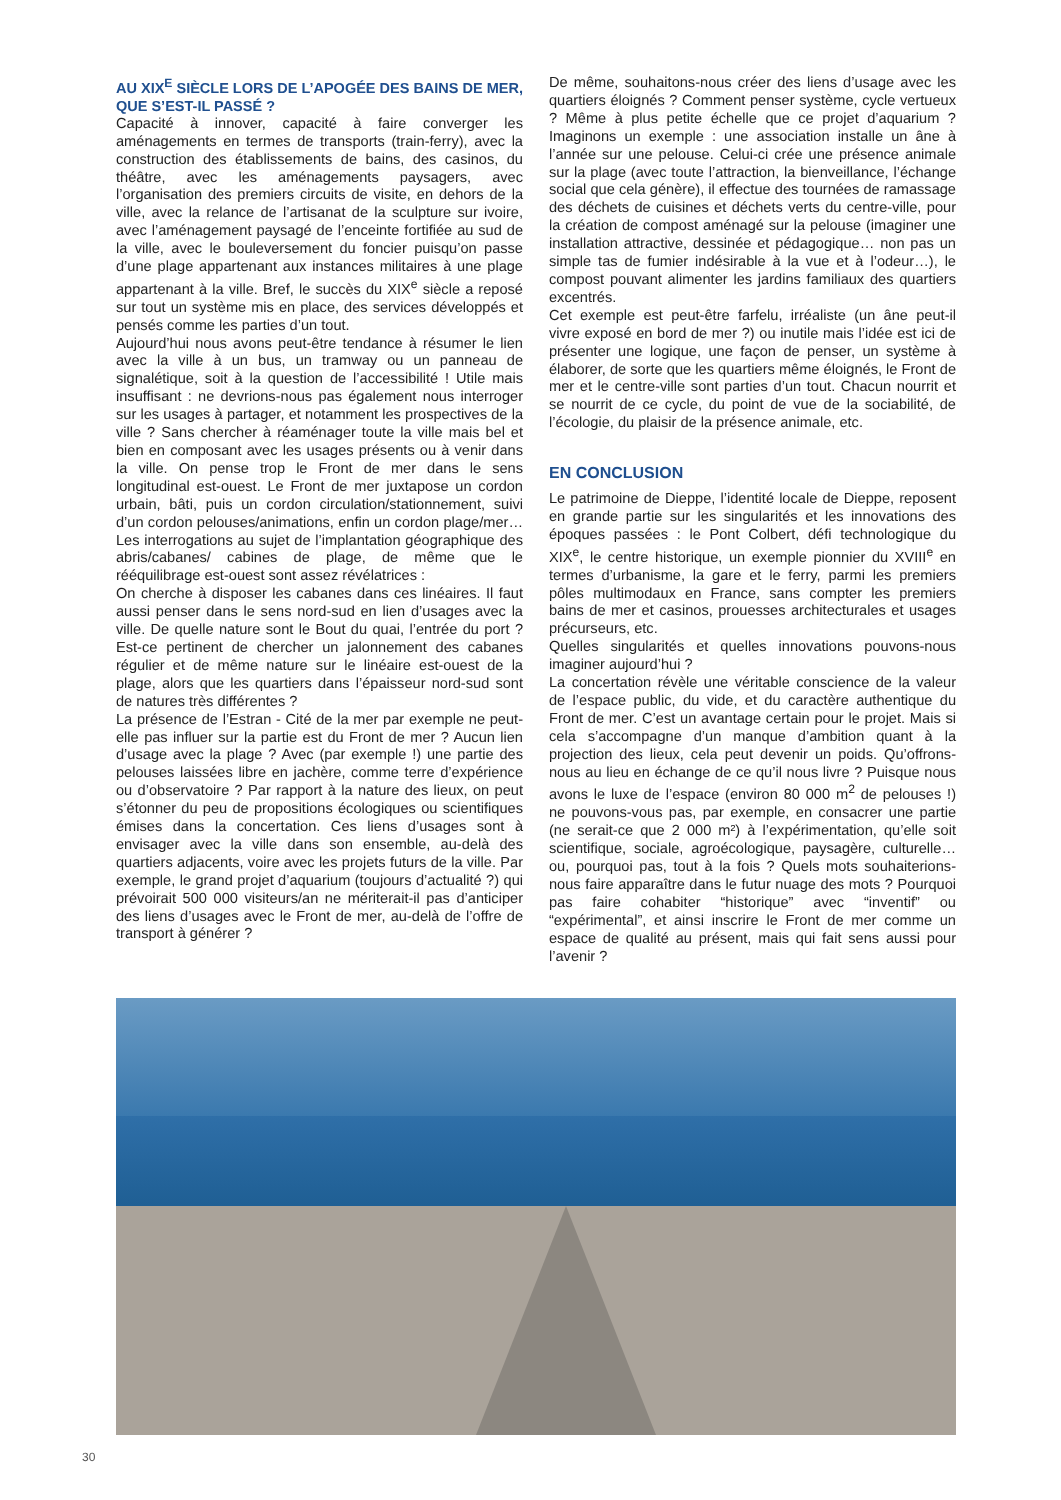AU XIX<sup>E</sup> SIÈCLE LORS DE L’APOGÉE DES BAINS DE MER, QUE S’EST-IL PASSÉ ?
Capacité à innover, capacité à faire converger les aménagements en termes de transports (train-ferry), avec la construction des établissements de bains, des casinos, du théâtre, avec les aménagements paysagers, avec l’organisation des premiers circuits de visite, en dehors de la ville, avec la relance de l’artisanat de la sculpture sur ivoire, avec l’aménagement paysagé de l’enceinte fortifiée au sud de la ville, avec le bouleversement du foncier puisqu’on passe d’une plage appartenant aux instances militaires à une plage appartenant à la ville. Bref, le succès du XIX<sup>e</sup> siècle a reposé sur tout un système mis en place, des services développés et pensés comme les parties d’un tout.
Aujourd’hui nous avons peut-être tendance à résumer le lien avec la ville à un bus, un tramway ou un panneau de signalétique, soit à la question de l’accessibilité ! Utile mais insuffisant : ne devrions-nous pas également nous interroger sur les usages à partager, et notamment les prospectives de la ville ? Sans chercher à réaménager toute la ville mais bel et bien en composant avec les usages présents ou à venir dans la ville. On pense trop le Front de mer dans le sens longitudinal est-ouest. Le Front de mer juxtapose un cordon urbain, bâti, puis un cordon circulation/stationnement, suivi d’un cordon pelouses/animations, enfin un cordon plage/mer… Les interrogations au sujet de l’implantation géographique des abris/cabanes/ cabines de plage, de même que le rééquilibrage est-ouest sont assez révélatrices :
On cherche à disposer les cabanes dans ces linéaires. Il faut aussi penser dans le sens nord-sud en lien d’usages avec la ville. De quelle nature sont le Bout du quai, l’entrée du port ? Est-ce pertinent de chercher un jalonnement des cabanes régulier et de même nature sur le linéaire est-ouest de la plage, alors que les quartiers dans l’épaisseur nord-sud sont de natures très différentes ?
La présence de l’Estran - Cité de la mer par exemple ne peut-elle pas influer sur la partie est du Front de mer ? Aucun lien d’usage avec la plage ? Avec (par exemple !) une partie des pelouses laissées libre en jachère, comme terre d’expérience ou d’observatoire ? Par rapport à la nature des lieux, on peut s’étonner du peu de propositions écologiques ou scientifiques émises dans la concertation. Ces liens d’usages sont à envisager avec la ville dans son ensemble, au-delà des quartiers adjacents, voire avec les projets futurs de la ville. Par exemple, le grand projet d’aquarium (toujours d’actualité ?) qui prévoirait 500 000 visiteurs/an ne mériterait-il pas d’anticiper des liens d’usages avec le Front de mer, au-delà de l’offre de transport à générer ?
De même, souhaitons-nous créer des liens d’usage avec les quartiers éloignés ? Comment penser système, cycle vertueux ? Même à plus petite échelle que ce projet d’aquarium ? Imaginons un exemple : une association installe un âne à l’année sur une pelouse. Celui-ci crée une présence animale sur la plage (avec toute l’attraction, la bienveillance, l’échange social que cela génère), il effectue des tournées de ramassage des déchets de cuisines et déchets verts du centre-ville, pour la création de compost aménagé sur la pelouse (imaginer une installation attractive, dessinée et pédagogique… non pas un simple tas de fumier indésirable à la vue et à l’odeur…), le compost pouvant alimenter les jardins familiaux des quartiers excentrés.
Cet exemple est peut-être farfelu, irréaliste (un âne peut-il vivre exposé en bord de mer ?) ou inutile mais l’idée est ici de présenter une logique, une façon de penser, un système à élaborer, de sorte que les quartiers même éloignés, le Front de mer et le centre-ville sont parties d’un tout. Chacun nourrit et se nourrit de ce cycle, du point de vue de la sociabilité, de l’écologie, du plaisir de la présence animale, etc.
EN CONCLUSION
Le patrimoine de Dieppe, l’identité locale de Dieppe, reposent en grande partie sur les singularités et les innovations des époques passées : le Pont Colbert, défi technologique du XIX<sup>e</sup>, le centre historique, un exemple pionnier du XVIII<sup>e</sup> en termes d’urbanisme, la gare et le ferry, parmi les premiers pôles multimodaux en France, sans compter les premiers bains de mer et casinos, prouesses architecturales et usages précurseurs, etc.
Quelles singularités et quelles innovations pouvons-nous imaginer aujourd’hui ?
La concertation révèle une véritable conscience de la valeur de l’espace public, du vide, et du caractère authentique du Front de mer. C’est un avantage certain pour le projet. Mais si cela s’accompagne d’un manque d’ambition quant à la projection des lieux, cela peut devenir un poids. Qu’offrons-nous au lieu en échange de ce qu’il nous livre ? Puisque nous avons le luxe de l’espace (environ 80 000 m<sup>2</sup> de pelouses !) ne pouvons-vous pas, par exemple, en consacrer une partie (ne serait-ce que 2 000 m²) à l’expérimentation, qu’elle soit scientifique, sociale, agroécologique, paysagère, culturelle… ou, pourquoi pas, tout à la fois ? Quels mots souhaiterions-nous faire apparaître dans le futur nuage des mots ? Pourquoi pas faire cohabiter “historique” avec “inventif” ou “expérimental”, et ainsi inscrire le Front de mer comme un espace de qualité au présent, mais qui fait sens aussi pour l’avenir ?
30